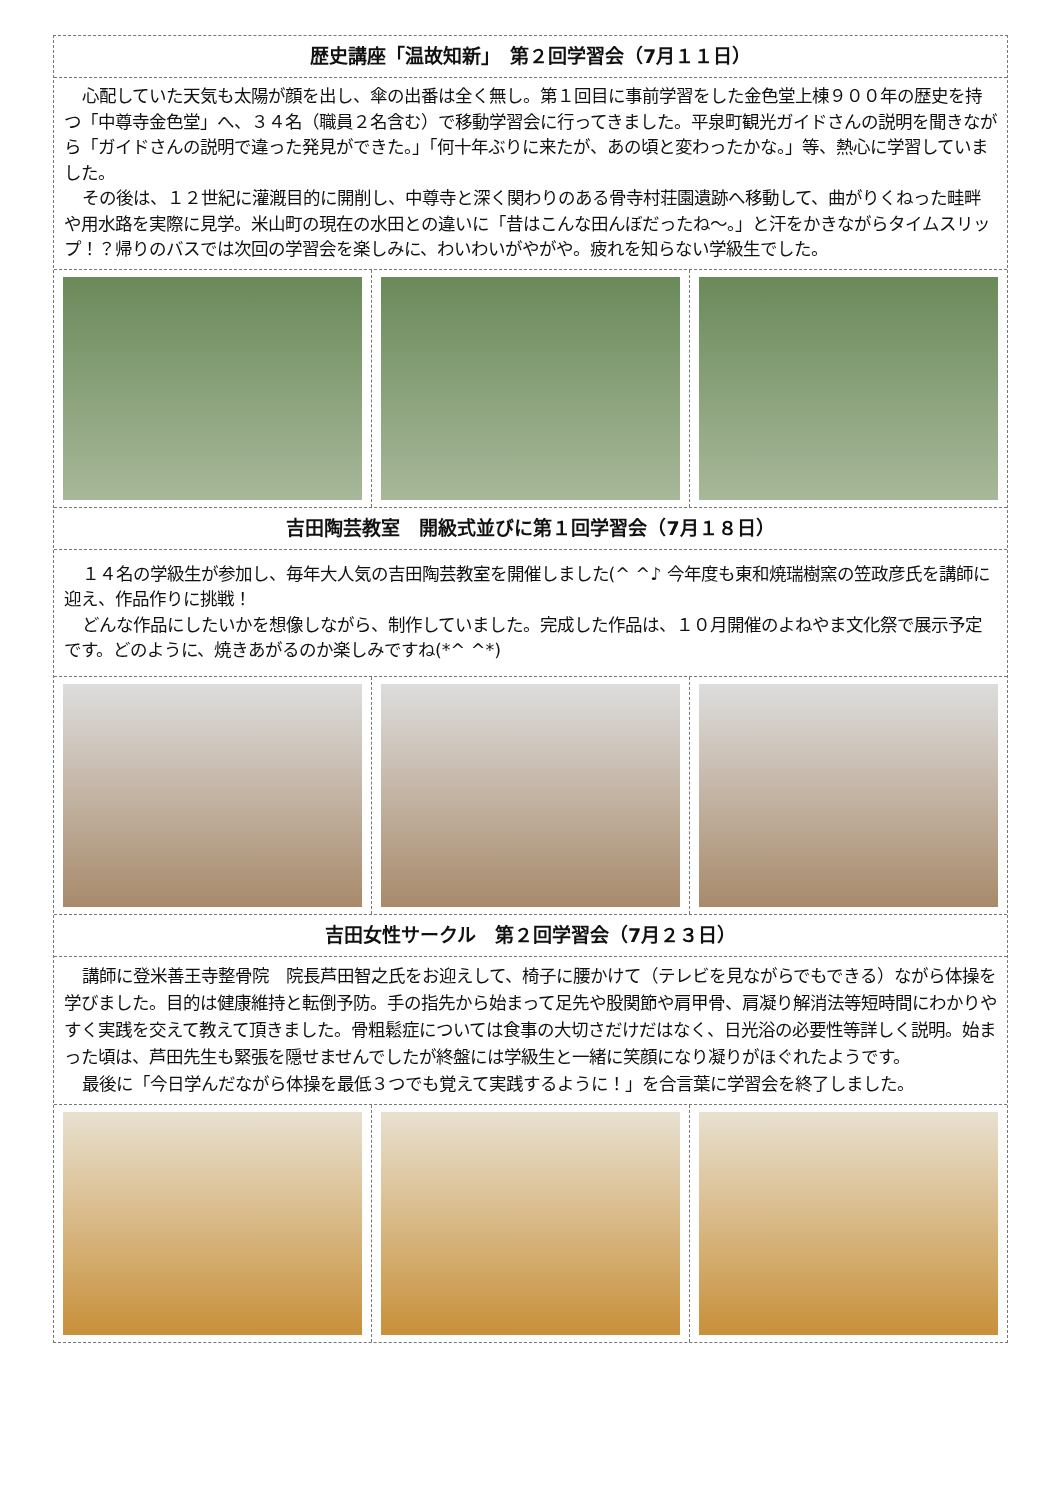歴史講座「温故知新」　第２回学習会（7月１１日）
心配していた天気も太陽が顔を出し、傘の出番は全く無し。第１回目に事前学習をした金色堂上棟９００年の歴史を持つ「中尊寺金色堂」へ、３４名（職員２名含む）で移動学習会に行ってきました。平泉町観光ガイドさんの説明を聞きながら「ガイドさんの説明で違った発見ができた。」「何十年ぶりに来たが、あの頃と変わったかな。」等、熱心に学習していました。
その後は、１２世紀に灌漑目的に開削し、中尊寺と深く関わりのある骨寺村荘園遺跡へ移動して、曲がりくねった畦畔や用水路を実際に見学。米山町の現在の水田との違いに「昔はこんな田んぼだったね～。」と汗をかきながらタイムスリップ！？帰りのバスでは次回の学習会を楽しみに、わいわいがやがや。疲れを知らない学級生でした。
吉田陶芸教室　開級式並びに第１回学習会（7月１８日）
１４名の学級生が参加し、毎年大人気の吉田陶芸教室を開催しました(^ ^♪ 今年度も東和焼瑞樹窯の笠政彦氏を講師に迎え、作品作りに挑戦！
どんな作品にしたいかを想像しながら、制作していました。完成した作品は、１０月開催のよねやま文化祭で展示予定です。どのように、焼きあがるのか楽しみですね(*^ ^*)
吉田女性サークル　第２回学習会（7月２３日）
講師に登米善王寺整骨院　院長芦田智之氏をお迎えして、椅子に腰かけて（テレビを見ながらでもできる）ながら体操を学びました。目的は健康維持と転倒予防。手の指先から始まって足先や股関節や肩甲骨、肩凝り解消法等短時間にわかりやすく実践を交えて教えて頂きました。骨粗鬆症については食事の大切さだけだはなく、日光浴の必要性等詳しく説明。始まった頃は、芦田先生も緊張を隠せませんでしたが終盤には学級生と一緒に笑顔になり凝りがほぐれたようです。
最後に「今日学んだながら体操を最低３つでも覚えて実践するように！」を合言葉に学習会を終了しました。